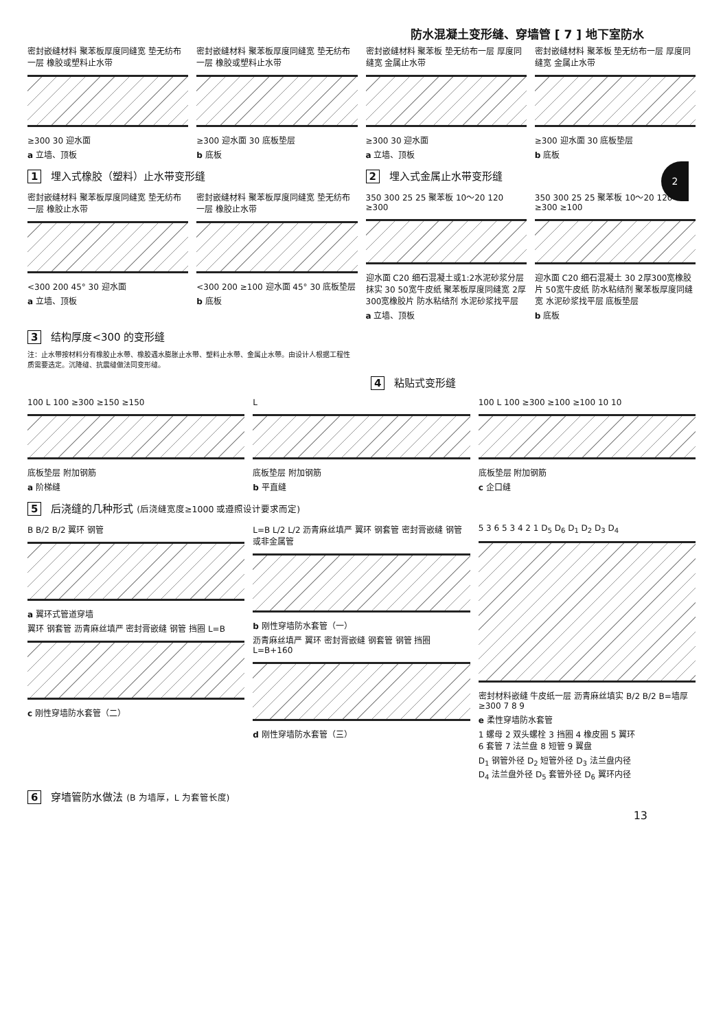防水混凝土变形缝、穿墙管 [ 7 ] 地下室防水
2
密封嵌缝材料 聚苯板厚度同缝宽 垫无纺布一层 橡胶或塑料止水带
≥300 30 迎水面
a 立墙、顶板
密封嵌缝材料 聚苯板厚度同缝宽 垫无纺布一层 橡胶或塑料止水带
≥300 迎水面 30 底板垫层
b 底板
密封嵌缝材料 聚苯板 垫无纺布一层 厚度同缝宽 金属止水带
≥300 30 迎水面
a 立墙、顶板
密封嵌缝材料 聚苯板 垫无纺布一层 厚度同缝宽 金属止水带
≥300 迎水面 30 底板垫层
b 底板
1 埋入式橡胶（塑料）止水带变形缝 2 埋入式金属止水带变形缝
密封嵌缝材料 聚苯板厚度同缝宽 垫无纺布一层 橡胶止水带
<300 200 45° 30 迎水面
a 立墙、顶板
密封嵌缝材料 聚苯板厚度同缝宽 垫无纺布一层 橡胶止水带
<300 200 ≥100 迎水面 45° 30 底板垫层
b 底板
350 300 25 25 聚苯板 10～20 120 ≥300
迎水面 C20 细石混凝土或1:2水泥砂浆分层抹实 30 50宽牛皮纸 聚苯板厚度同缝宽 2厚300宽橡胶片 防水粘结剂 水泥砂浆找平层
a 立墙、顶板
350 300 25 25 聚苯板 10～20 120 ≥300 ≥100
迎水面 C20 细石混凝土 30 2厚300宽橡胶片 50宽牛皮纸 防水粘结剂 聚苯板厚度同缝宽 水泥砂浆找平层 底板垫层
b 底板
3 结构厚度<300 的变形缝
注：止水带按材料分有橡胶止水带、橡胶遇水膨胀止水带、塑料止水带、金属止水带。由设计人根据工程性质需要选定。沉降缝、抗震缝做法同变形缝。
4 粘贴式变形缝
100 L 100 ≥300 ≥150 ≥150
底板垫层 附加钢筋
a 阶梯缝
L
底板垫层 附加钢筋
b 平直缝
100 L 100 ≥300 ≥100 ≥100 10 10
底板垫层 附加钢筋
c 企口缝
5 后浇缝的几种形式 (后浇缝宽度≥1000 或遵照设计要求而定)
B B/2 B/2 翼环 钢管
a 翼环式管道穿墙
翼环 钢套管 沥青麻丝填严 密封膏嵌缝 钢管 挡圈 L=B
c 刚性穿墙防水套管（二）
L=B L/2 L/2 沥青麻丝填严 翼环 钢套管 密封膏嵌缝 钢管或非金属管
b 刚性穿墙防水套管（一）
沥青麻丝填严 翼环 密封膏嵌缝 钢套管 钢管 挡圈 L=B+160
d 刚性穿墙防水套管（三）
5 3 6 5 3 4 2 1 D<sub>5</sub> D<sub>6</sub> D<sub>1</sub> D<sub>2</sub> D<sub>3</sub> D<sub>4</sub>
密封材料嵌缝 牛皮纸一层 沥青麻丝填实 B/2 B/2 B=墙厚≥300 7 8 9
e 柔性穿墙防水套管
1 螺母 2 双头螺栓 3 挡圈 4 橡皮圈 5 翼环
6 套管 7 法兰盘 8 短管 9 翼盘
D<sub>1</sub> 钢管外径 D<sub>2</sub> 短管外径 D<sub>3</sub> 法兰盘内径
D<sub>4</sub> 法兰盘外径 D<sub>5</sub> 套管外径 D<sub>6</sub> 翼环内径
6 穿墙管防水做法 (B 为墙厚，L 为套管长度)
13